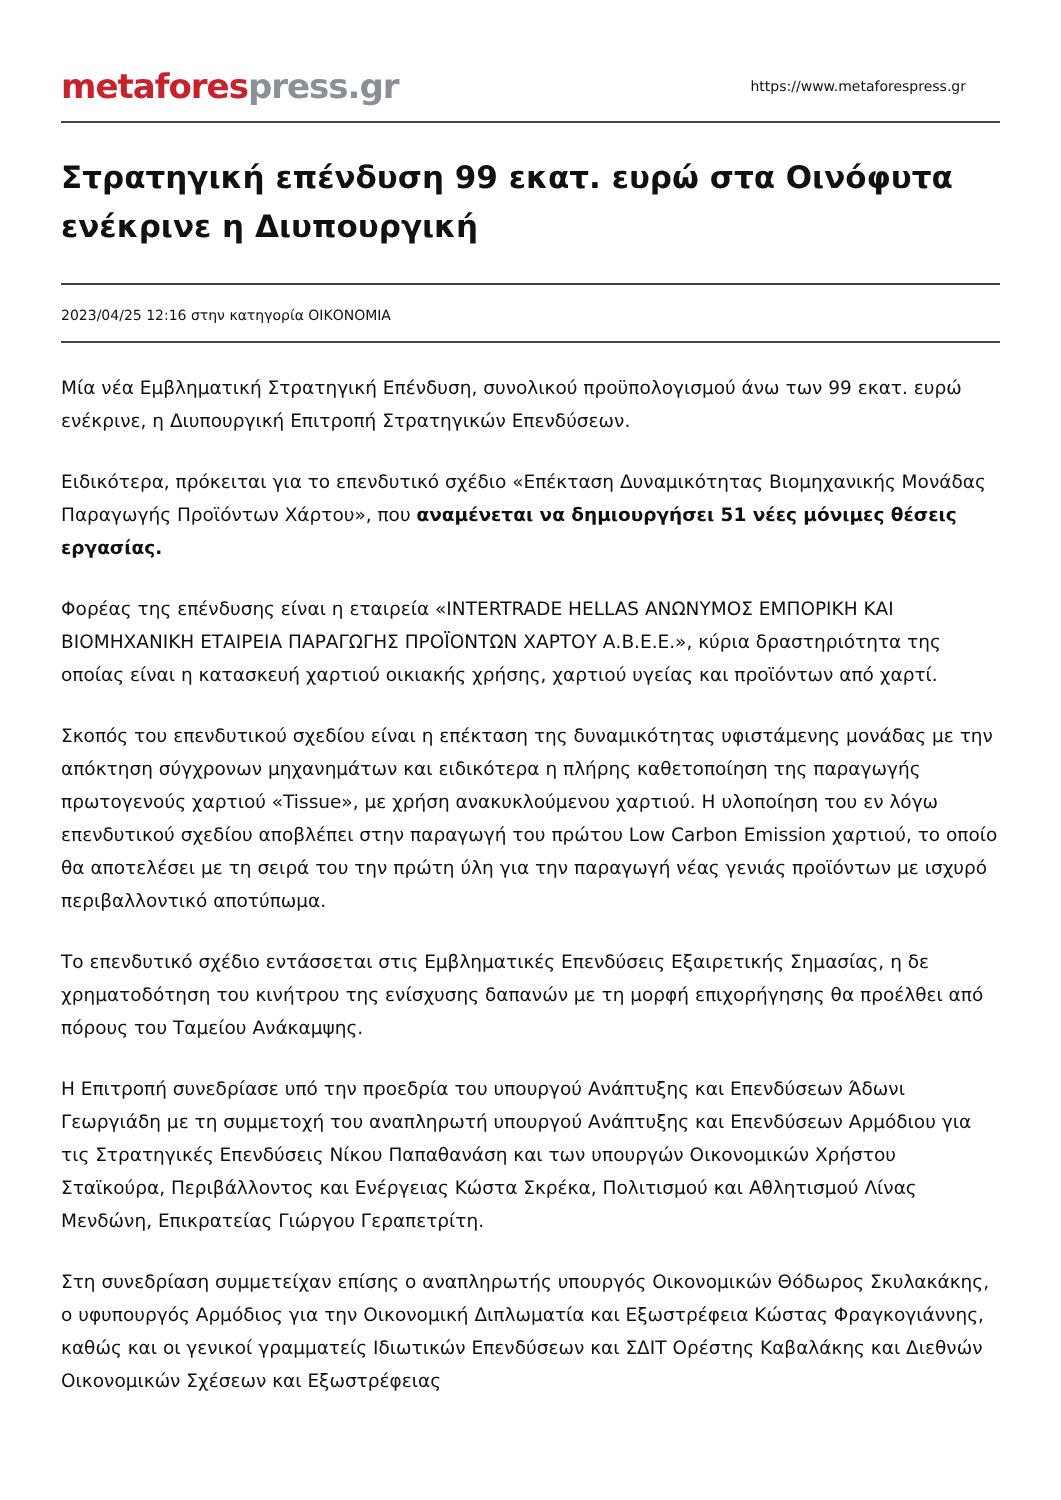metafores press.gr
https://www.metaforespress.gr
Στρατηγική επένδυση 99 εκατ. ευρώ στα Οινόφυτα ενέκρινε η Διυπουργική
2023/04/25 12:16 στην κατηγορία ΟΙΚΟΝΟΜΙΑ
Μία νέα Εμβληματική Στρατηγική Επένδυση, συνολικού προϋπολογισμού άνω των 99 εκατ. ευρώ ενέκρινε, η Διυπουργική Επιτροπή Στρατηγικών Επενδύσεων.
Ειδικότερα, πρόκειται για το επενδυτικό σχέδιο «Επέκταση Δυναμικότητας Βιομηχανικής Μονάδας Παραγωγής Προϊόντων Χάρτου», που αναμένεται να δημιουργήσει 51 νέες μόνιμες θέσεις εργασίας.
Φορέας της επένδυσης είναι η εταιρεία «INTERTRADE HELLAS ΑΝΩΝΥΜΟΣ ΕΜΠΟΡΙΚΗ ΚΑΙ ΒΙΟΜΗΧΑΝΙΚΗ ΕΤΑΙΡΕΙΑ ΠΑΡΑΓΩΓΗΣ ΠΡΟΪΟΝΤΩΝ ΧΑΡΤΟΥ Α.Β.Ε.Ε.», κύρια δραστηριότητα της οποίας είναι η κατασκευή χαρτιού οικιακής χρήσης, χαρτιού υγείας και προϊόντων από χαρτί.
Σκοπός του επενδυτικού σχεδίου είναι η επέκταση της δυναμικότητας υφιστάμενης μονάδας με την απόκτηση σύγχρονων μηχανημάτων και ειδικότερα η πλήρης καθετοποίηση της παραγωγής πρωτογενούς χαρτιού «Tissue», με χρήση ανακυκλούμενου χαρτιού. Η υλοποίηση του εν λόγω επενδυτικού σχεδίου αποβλέπει στην παραγωγή του πρώτου Low Carbon Emission χαρτιού, το οποίο θα αποτελέσει με τη σειρά του την πρώτη ύλη για την παραγωγή νέας γενιάς προϊόντων με ισχυρό περιβαλλοντικό αποτύπωμα.
Το επενδυτικό σχέδιο εντάσσεται στις Εμβληματικές Επενδύσεις Εξαιρετικής Σημασίας, η δε χρηματοδότηση του κινήτρου της ενίσχυσης δαπανών με τη μορφή επιχορήγησης θα προέλθει από πόρους του Ταμείου Ανάκαμψης.
Η Επιτροπή συνεδρίασε υπό την προεδρία του υπουργού Ανάπτυξης και Επενδύσεων Άδωνι Γεωργιάδη με τη συμμετοχή του αναπληρωτή υπουργού Ανάπτυξης και Επενδύσεων Αρμόδιου για τις Στρατηγικές Επενδύσεις Νίκου Παπαθανάση και των υπουργών Οικονομικών Χρήστου Σταϊκούρα, Περιβάλλοντος και Ενέργειας Κώστα Σκρέκα, Πολιτισμού και Αθλητισμού Λίνας Μενδώνη, Επικρατείας Γιώργου Γεραπετρίτη.
Στη συνεδρίαση συμμετείχαν επίσης ο αναπληρωτής υπουργός Οικονομικών Θόδωρος Σκυλακάκης, ο υφυπουργός Αρμόδιος για την Οικονομική Διπλωματία και Εξωστρέφεια Κώστας Φραγκογιάννης, καθώς και οι γενικοί γραμματείς Ιδιωτικών Επενδύσεων και ΣΔΙΤ Ορέστης Καβαλάκης και Διεθνών Οικονομικών Σχέσεων και Εξωστρέφειας